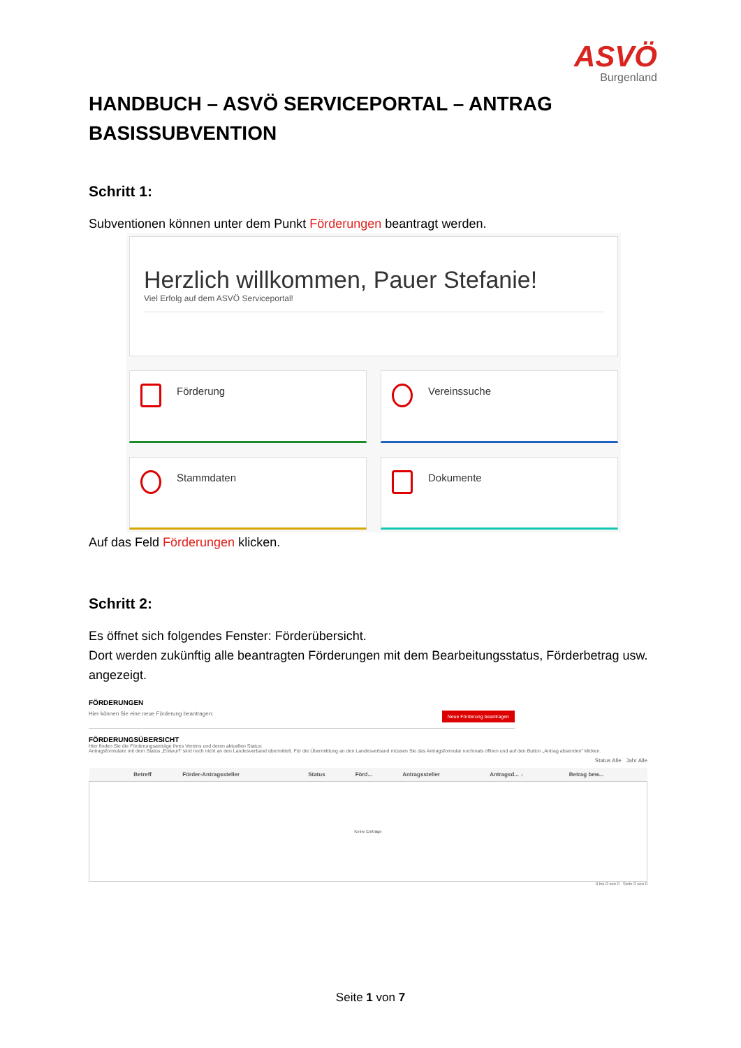ASVÖ
Burgenland
HANDBUCH – ASVÖ SERVICEPORTAL – ANTRAG BASISSUBVENTION
Schritt 1:
Subventionen können unter dem Punkt Förderungen beantragt werden.
Herzlich willkommen, Pauer Stefanie!
Viel Erfolg auf dem ASVÖ Serviceportal!
Förderung
Vereinssuche
Stammdaten
Dokumente
Auf das Feld Förderungen klicken.
Schritt 2:
Es öffnet sich folgendes Fenster: Förderübersicht.
Dort werden zukünftig alle beantragten Förderungen mit dem Bearbeitungsstatus, Förderbetrag usw. angezeigt.
FÖRDERUNGEN
Hier können Sie eine neue Förderung beantragen: Neue Förderung beantragen
FÖRDERUNGSÜBERSICHT
Hier finden Sie die Förderungsanträge Ihres Vereins und deren aktuellen Status:
Antragsformulare mit dem Status „Entwurf" sind noch nicht an den Landesverband übermittelt. Für die Übermittlung an den Landesverband müssen Sie das Antragsformular nochmals öffnen und auf den Button „Antrag absenden" klicken.
Status Alle Jahr Alle
| | | | Betreff | Förder-Antragssteller | Status | Förd... | Antragssteller | Antragsd... ↓ | Betrag bew... |
| --- | --- | --- | --- | --- | --- | --- | --- | --- | --- |
| Keine Einträge | | | | | | | | | |
0 bis 0 von 0 Seite 0 von 0
Seite 1 von 7